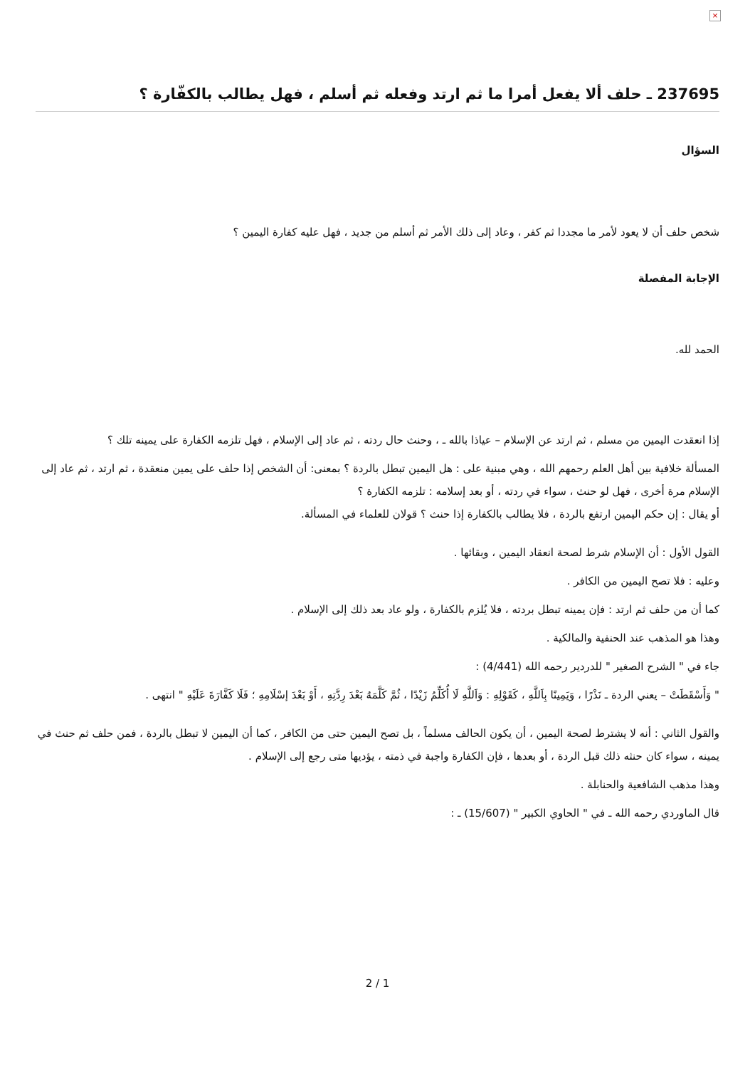×
237695 ـ حلف ألا يفعل أمرا ما ثم ارتد وفعله ثم أسلم ، فهل يطالب بالكفّارة ؟
السؤال
شخص حلف أن لا يعود لأمر ما مجددا ثم كفر ، وعاد إلى ذلك الأمر ثم أسلم من جديد ، فهل عليه كفارة اليمين ؟
الإجابة المفصلة
الحمد لله.
إذا انعقدت اليمين من مسلم ، ثم ارتد عن الإسلام – عياذا بالله ـ ، وحنث حال ردته ، ثم عاد إلى الإسلام ، فهل تلزمه الكفارة على يمينه تلك ؟
المسألة خلافية بين أهل العلم رحمهم الله ، وهي مبنية على : هل اليمين تبطل بالردة ؟ بمعنى: أن الشخص إذا حلف على يمين منعقدة ، ثم ارتد ، ثم عاد إلى الإسلام مرة أخرى ، فهل لو حنث ، سواء في ردته ، أو بعد إسلامه : تلزمه الكفارة ؟
أو يقال : إن حكم اليمين ارتفع بالردة ، فلا يطالب بالكفارة إذا حنث ؟ قولان للعلماء في المسألة.
القول الأول : أن الإسلام شرط لصحة انعقاد اليمين ، وبقائها .
وعليه : فلا تصح اليمين من الكافر .
كما أن من حلف ثم ارتد : فإن يمينه تبطل بردته ، فلا يُلزم بالكفارة ، ولو عاد بعد ذلك إلى الإسلام .
وهذا هو المذهب عند الحنفية والمالكية .
جاء في " الشرح الصغير " للدردير رحمه الله (4/441) :
" وَأَسْقَطَتْ – يعني الردة ـ نَذْرًا ، وَيَمِينًا بِاَللَّهِ ، كَقَوْلِهِ : وَاَللَّهِ لَا أُكَلِّمُ زَيْدًا ، ثُمَّ كَلَّمَهُ بَعْدَ رِدَّتِهِ ، أَوْ بَعْدَ إسْلَامِهِ ؛ فَلَا كَفَّارَةَ عَلَيْهِ " انتهى .
والقول الثاني : أنه لا يشترط لصحة اليمين ، أن يكون الحالف مسلماً ، بل تصح اليمين حتى من الكافر ، كما أن اليمين لا تبطل بالردة ، فمن حلف ثم حنث في يمينه ، سواء كان حنثه ذلك قبل الردة ، أو بعدها ، فإن الكفارة واجبة في ذمته ، يؤديها متى رجع إلى الإسلام .
وهذا مذهب الشافعية والحنابلة .
قال الماوردي رحمه الله ـ في " الحاوي الكبير " (15/607) ـ :
2 / 1